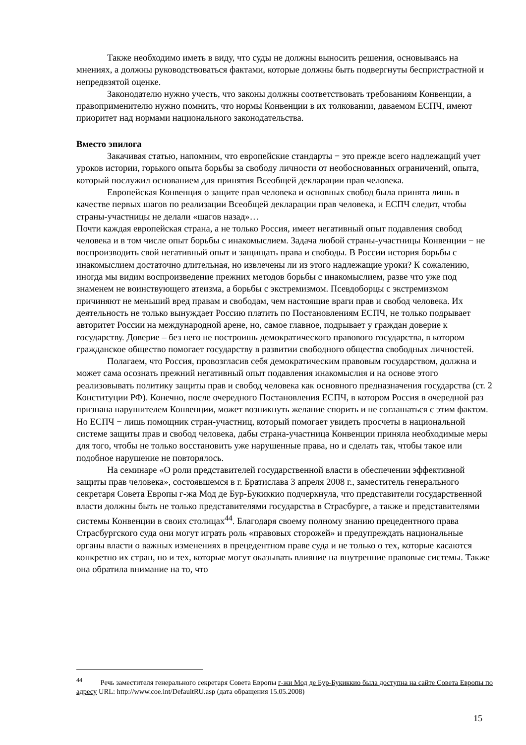Также необходимо иметь в виду, что суды не должны выносить решения, основываясь на мнениях, а должны руководствоваться фактами, которые должны быть подвергнуты беспристрастной и непредвзятой оценке.
Законодателю нужно учесть, что законы должны соответствовать требованиям Конвенции, а правоприменителю нужно помнить, что нормы Конвенции в их толковании, даваемом ЕСПЧ, имеют приоритет над нормами национального законодательства.
Вместо эпилога
Закачивая статью, напомним, что европейские стандарты − это прежде всего надлежащий учет уроков истории, горького опыта борьбы за свободу личности от необоснованных ограничений, опыта, который послужил основанием для принятия Всеобщей декларации прав человека.
Европейская Конвенция о защите прав человека и основных свобод была принята лишь в качестве первых шагов по реализации Всеобщей декларации прав человека, и ЕСПЧ следит, чтобы страны-участницы не делали «шагов назад»…
Почти каждая европейская страна, а не только Россия, имеет негативный опыт подавления свобод человека и в том числе опыт борьбы с инакомыслием. Задача любой страны-участницы Конвенции − не воспроизводить свой негативный опыт и защищать права и свободы. В России история борьбы с инакомыслием достаточно длительная, но извлечены ли из этого надлежащие уроки? К сожалению, иногда мы видим воспроизведение прежних методов борьбы с инакомыслием, разве что уже под знаменем не воинствующего атеизма, а борьбы с экстремизмом. Псевдоборцы с экстремизмом причиняют не меньший вред правам и свободам, чем настоящие враги прав и свобод человека. Их деятельность не только вынуждает Россию платить по Постановлениям ЕСПЧ, не только подрывает авторитет России на международной арене, но, самое главное, подрывает у граждан доверие к государству. Доверие – без него не построишь демократического правового государства, в котором гражданское общество помогает государству в развитии свободного общества свободных личностей.
Полагаем, что Россия, провозгласив себя демократическим правовым государством, должна и может сама осознать прежний негативный опыт подавления инакомыслия и на основе этого реализовывать политику защиты прав и свобод человека как основного предназначения государства (ст. 2 Конституции РФ). Конечно, после очередного Постановления ЕСПЧ, в котором Россия в очередной раз признана нарушителем Конвенции, может возникнуть желание спорить и не соглашаться с этим фактом. Но ЕСПЧ − лишь помощник стран-участниц, который помогает увидеть просчеты в национальной системе защиты прав и свобод человека, дабы страна-участница Конвенции приняла необходимые меры для того, чтобы не только восстановить уже нарушенные права, но и сделать так, чтобы такое или подобное нарушение не повторялось.
На семинаре «О роли представителей государственной власти в обеспечении эффективной защиты прав человека», состоявшемся в г. Братислава 3 апреля 2008 г., заместитель генерального секретаря Совета Европы г-жа Мод де Бур-Букиккио подчеркнула, что представители государственной власти должны быть не только представителями государства в Страсбурге, а также и представителями системы Конвенции в своих столицах<sup>44</sup>. Благодаря своему полному знанию прецедентного права Страсбургского суда они могут играть роль «правовых сторожей» и предупреждать национальные органы власти о важных изменениях в прецедентном праве суда и не только о тех, которые касаются конкретно их стран, но и тех, которые могут оказывать влияние на внутренние правовые системы. Также она обратила внимание на то, что
<sup>44</sup> Речь заместителя генерального секретаря Совета Европы г-жи Мод де Бур-Букиккио была доступна на сайте Совета Европы по адресу URL: http://www.coe.int/DefaultRU.asp (дата обращения 15.05.2008)
15